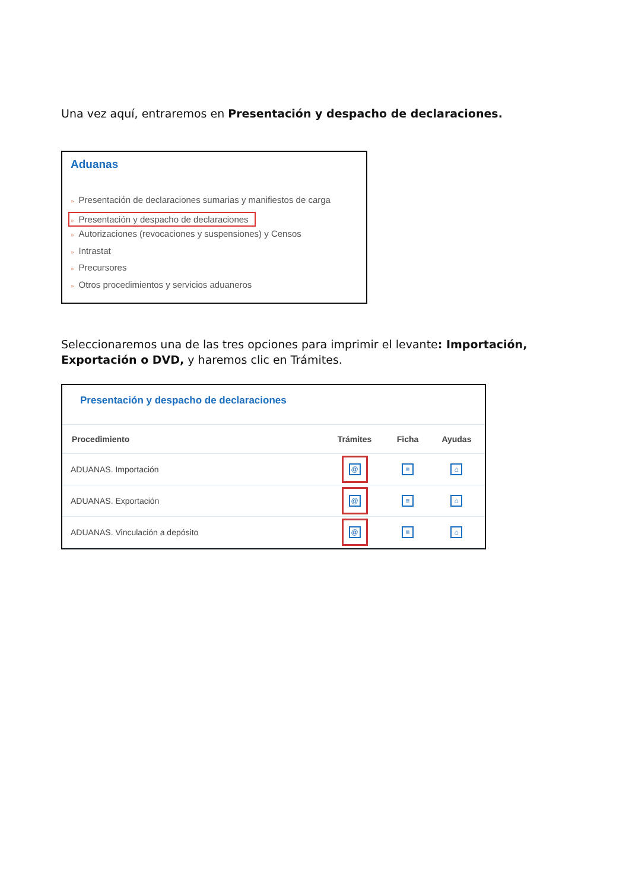Una vez aquí, entraremos en Presentación y despacho de declaraciones.
Aduanas
» Presentación de declaraciones sumarias y manifiestos de carga
» Presentación y despacho de declaraciones
» Autorizaciones (revocaciones y suspensiones) y Censos
» Intrastat
» Precursores
» Otros procedimientos y servicios aduaneros
Seleccionaremos una de las tres opciones para imprimir el levante: Importación, Exportación o DVD, y haremos clic en Trámites.
Presentación y despacho de declaraciones
| Procedimiento | Trámites | Ficha | Ayudas |
| --- | --- | --- | --- |
| ADUANAS. Importación | @ | ≡ | ⌂ |
| ADUANAS. Exportación | @ | ≡ | ⌂ |
| ADUANAS. Vinculación a depósito | @ | ≡ | ⌂ |